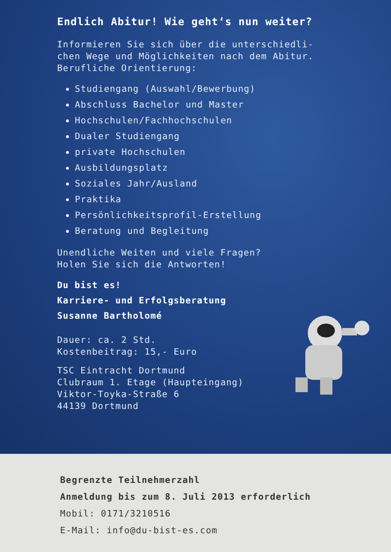Endlich Abitur! Wie geht‘s nun weiter?
Informieren Sie sich über die unterschiedli-
chen Wege und Möglichkeiten nach dem Abitur.
Berufliche Orientierung:
Studiengang (Auswahl/Bewerbung)
Abschluss Bachelor und Master
Hochschulen/Fachhochschulen
Dualer Studiengang
private Hochschulen
Ausbildungsplatz
Soziales Jahr/Ausland
Praktika
Persönlichkeitsprofil-Erstellung
Beratung und Begleitung
Unendliche Weiten und viele Fragen?
Holen Sie sich die Antworten!
Du bist es!
Karriere- und Erfolgsberatung
Susanne Bartholomé
Dauer: ca. 2 Std.
Kostenbeitrag: 15,- Euro
TSC Eintracht Dortmund
Clubraum 1. Etage (Haupteingang)
Viktor-Toyka-Straße 6
44139 Dortmund
Begrenzte Teilnehmerzahl
Anmeldung bis zum 8. Juli 2013 erforderlich
Mobil: 0171/3210516
E-Mail: info@du-bist-es.com